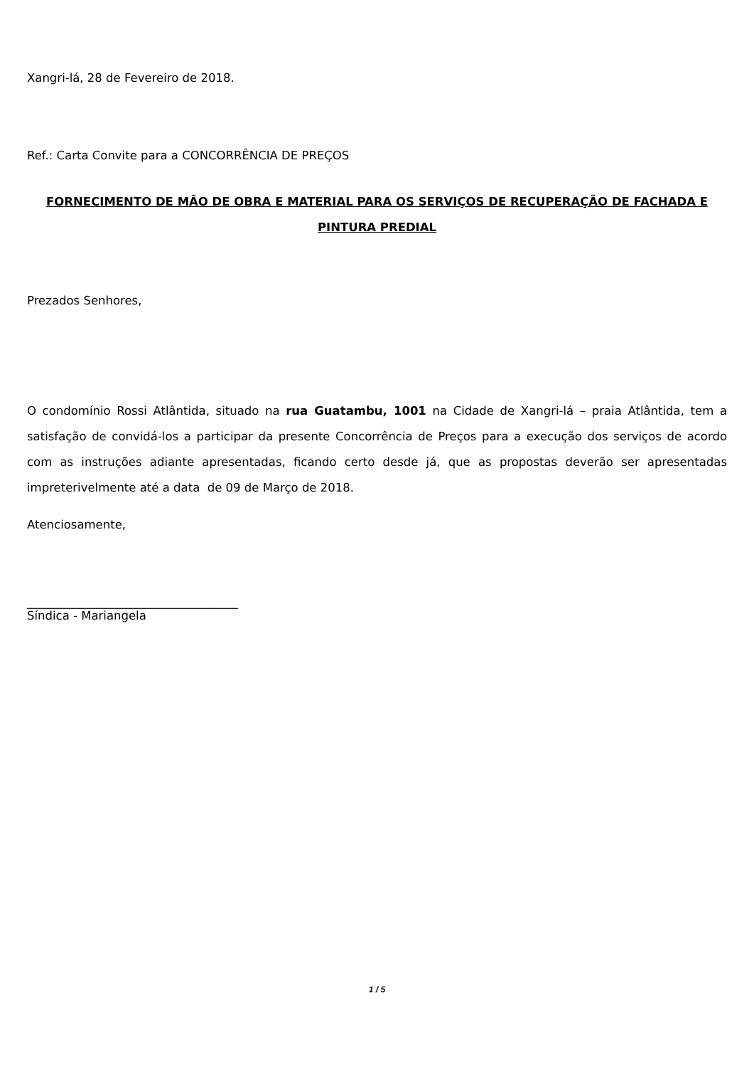Xangri-lá, 28 de Fevereiro de 2018.
Ref.: Carta Convite para a CONCORRÊNCIA DE PREÇOS
FORNECIMENTO DE MÃO DE OBRA E MATERIAL PARA OS SERVIÇOS DE RECUPERAÇÃO DE FACHADA E PINTURA PREDIAL
Prezados Senhores,
O condomínio Rossi Atlântida, situado na rua Guatambu, 1001 na Cidade de Xangri-lá – praia Atlântida, tem a satisfação de convidá-los a participar da presente Concorrência de Preços para a execução dos serviços de acordo com as instruções adiante apresentadas, ficando certo desde já, que as propostas deverão ser apresentadas impreterivelmente até a data de 09 de Março de 2018.
Atenciosamente,
____________________________________
Síndica - Mariangela
1 / 5